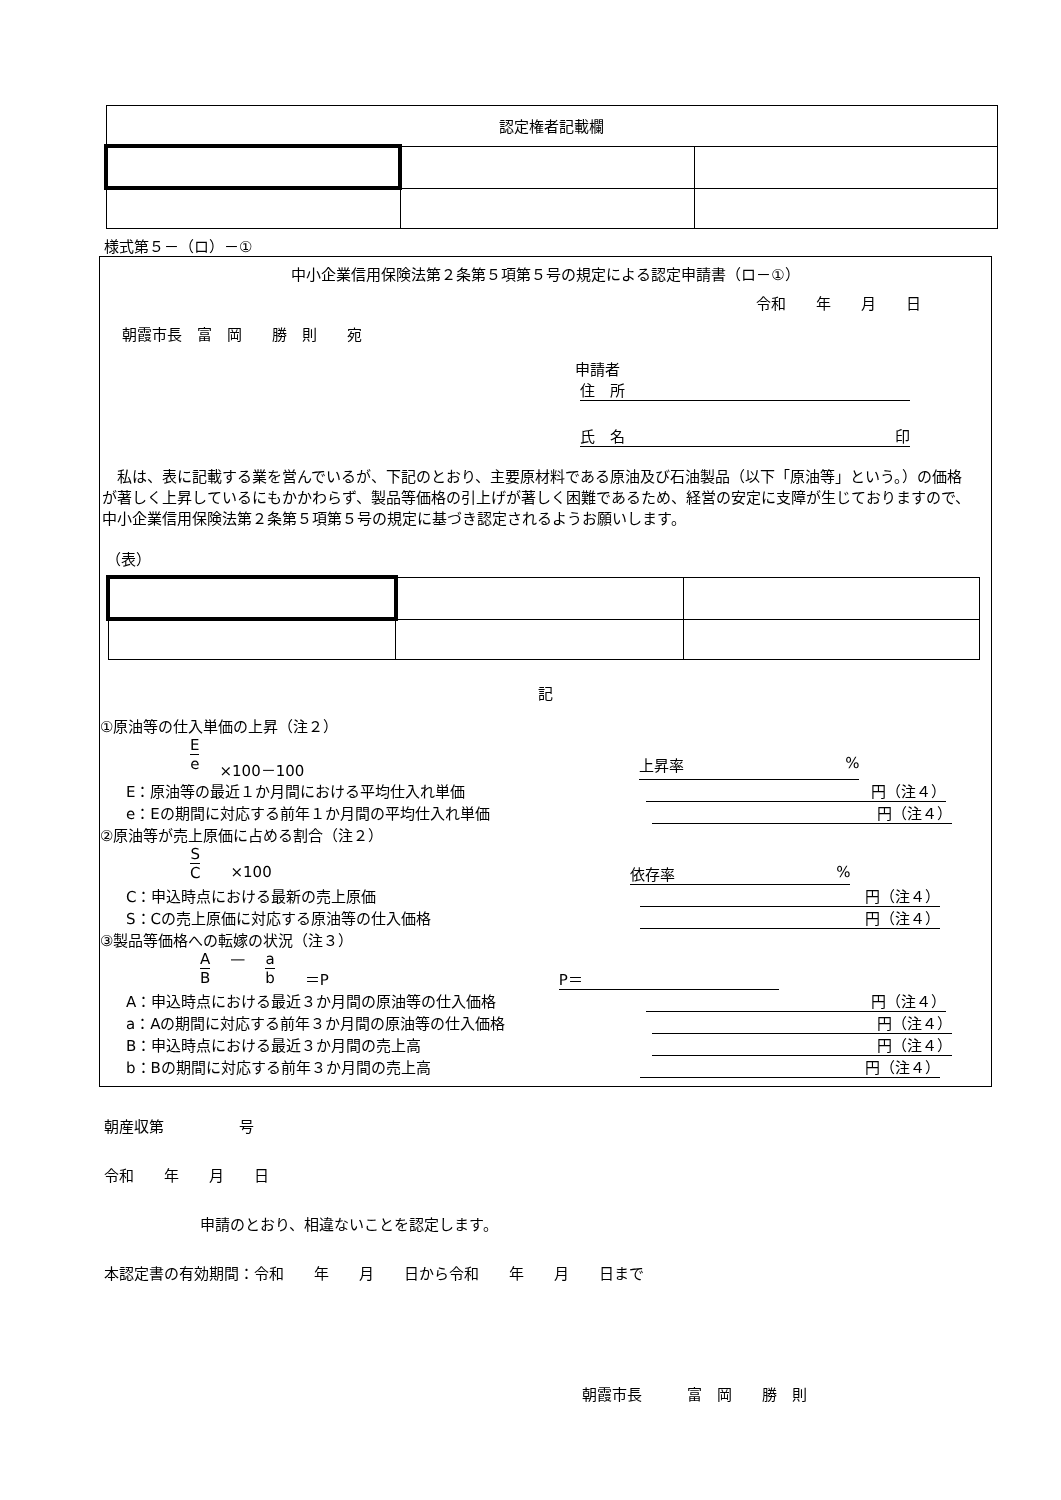| 認定権者記載欄 | | |
様式第５－（ロ）－①
中小企業信用保険法第２条第５項第５号の規定による認定申請書（ロ－①）
令和　　年　　月　　日
朝霞市長　富　岡　　勝　則　　宛
申請者
住　所
氏　名 印
　私は、表に記載する業を営んでいるが、下記のとおり、主要原材料である原油及び石油製品（以下「原油等」という。）の価格が著しく上昇しているにもかかわらず、製品等価格の引上げが著しく困難であるため、経営の安定に支障が生じておりますので、中小企業信用保険法第２条第５項第５号の規定に基づき認定されるようお願いします。
（表）
記
①原油等の仕入単価の上昇（注２）
Ee ×100－100 上昇率%
E：原油等の最近１か月間における平均仕入れ単価 円（注４）
e：Eの期間に対応する前年１か月間の平均仕入れ単価 円（注４）
②原油等が売上原価に占める割合（注２）
S C ×100 依存率%
C：申込時点における最新の売上原価 円（注４）
S：Cの売上原価に対応する原油等の仕入価格 円（注４）
③製品等価格への転嫁の状況（注３）
A B — a b ＝P P＝
A：申込時点における最近３か月間の原油等の仕入価格 円（注４）
a：Aの期間に対応する前年３か月間の原油等の仕入価格 円（注４）
B：申込時点における最近３か月間の売上高 円（注４）
b：Bの期間に対応する前年３か月間の売上高 円（注４）
朝産収第　　　　　号
令和　　年　　月　　日
申請のとおり、相違ないことを認定します。
本認定書の有効期間：令和　　年　　月　　日から令和　　年　　月　　日まで
朝霞市長　　　富　岡　　勝　則